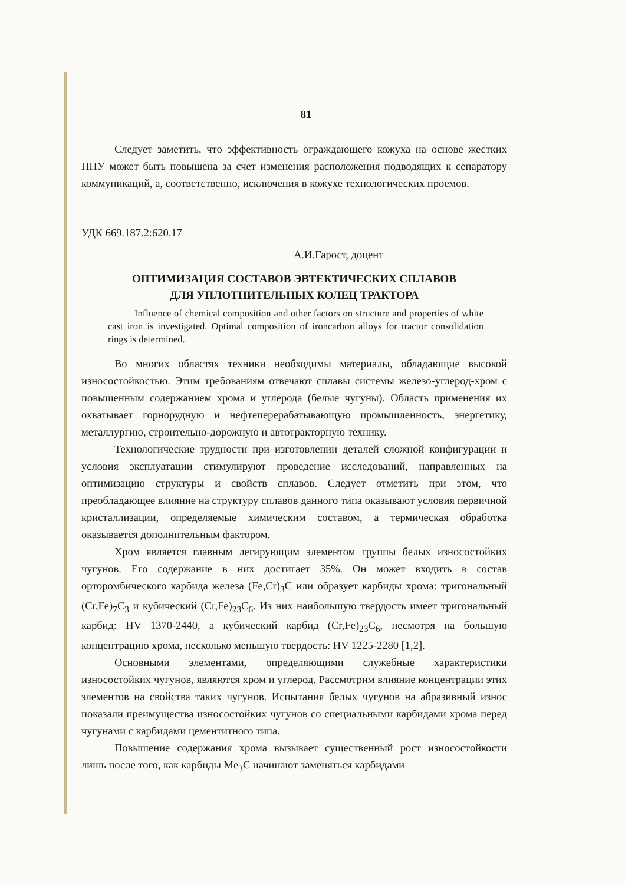81
Следует заметить, что эффективность ограждающего кожуха на основе жестких ППУ может быть повышена за счет изменения расположения подводящих к сепаратору коммуникаций, а, соответственно, исключения в кожухе технологических проемов.
УДК 669.187.2:620.17
А.И.Гарост, доцент
ОПТИМИЗАЦИЯ СОСТАВОВ ЭВТЕКТИЧЕСКИХ СПЛАВОВ
ДЛЯ УПЛОТНИТЕЛЬНЫХ КОЛЕЦ ТРАКТОРА
Influence of chemical composition and other factors on structure and properties of white cast iron is investigated. Optimal composition of ironcarbon alloys for tractor consolidation rings is determined.
Во многих областях техники необходимы материалы, обладающие высокой износостойкостью. Этим требованиям отвечают сплавы системы железо-углерод-хром с повышенным содержанием хрома и углерода (белые чугуны). Область применения их охватывает горнорудную и нефтеперерабатывающую промышленность, энергетику, металлургию, строительно-дорожную и автотракторную технику.
Технологические трудности при изготовлении деталей сложной конфигурации и условия эксплуатации стимулируют проведение исследований, направленных на оптимизацию структуры и свойств сплавов. Следует отметить при этом, что преобладающее влияние на структуру сплавов данного типа оказывают условия первичной кристаллизации, определяемые химическим составом, а термическая обработка оказывается дополнительным фактором.
Хром является главным легирующим элементом группы белых износостойких чугунов. Его содержание в них достигает 35%. Он может входить в состав орторомбического карбида железа (Fe,Cr)<sub>3</sub>C или образует карбиды хрома: тригональный (Cr,Fe)<sub>7</sub>C<sub>3</sub> и кубический (Cr,Fe)<sub>23</sub>C<sub>6</sub>. Из них наибольшую твердость имеет тригональный карбид: HV 1370-2440, а кубический карбид (Cr,Fe)<sub>23</sub>C<sub>6</sub>, несмотря на большую концентрацию хрома, несколько меньшую твердость: HV 1225-2280 [1,2].
Основными элементами, определяющими служебные характеристики износостойких чугунов, являются хром и углерод. Рассмотрим влияние концентрации этих элементов на свойства таких чугунов. Испытания белых чугунов на абразивный износ показали преимущества износостойких чугунов со специальными карбидами хрома перед чугунами с карбидами цементитного типа.
Повышение содержания хрома вызывает существенный рост износостойкости лишь после того, как карбиды Me<sub>3</sub>C начинают заменяться карбидами